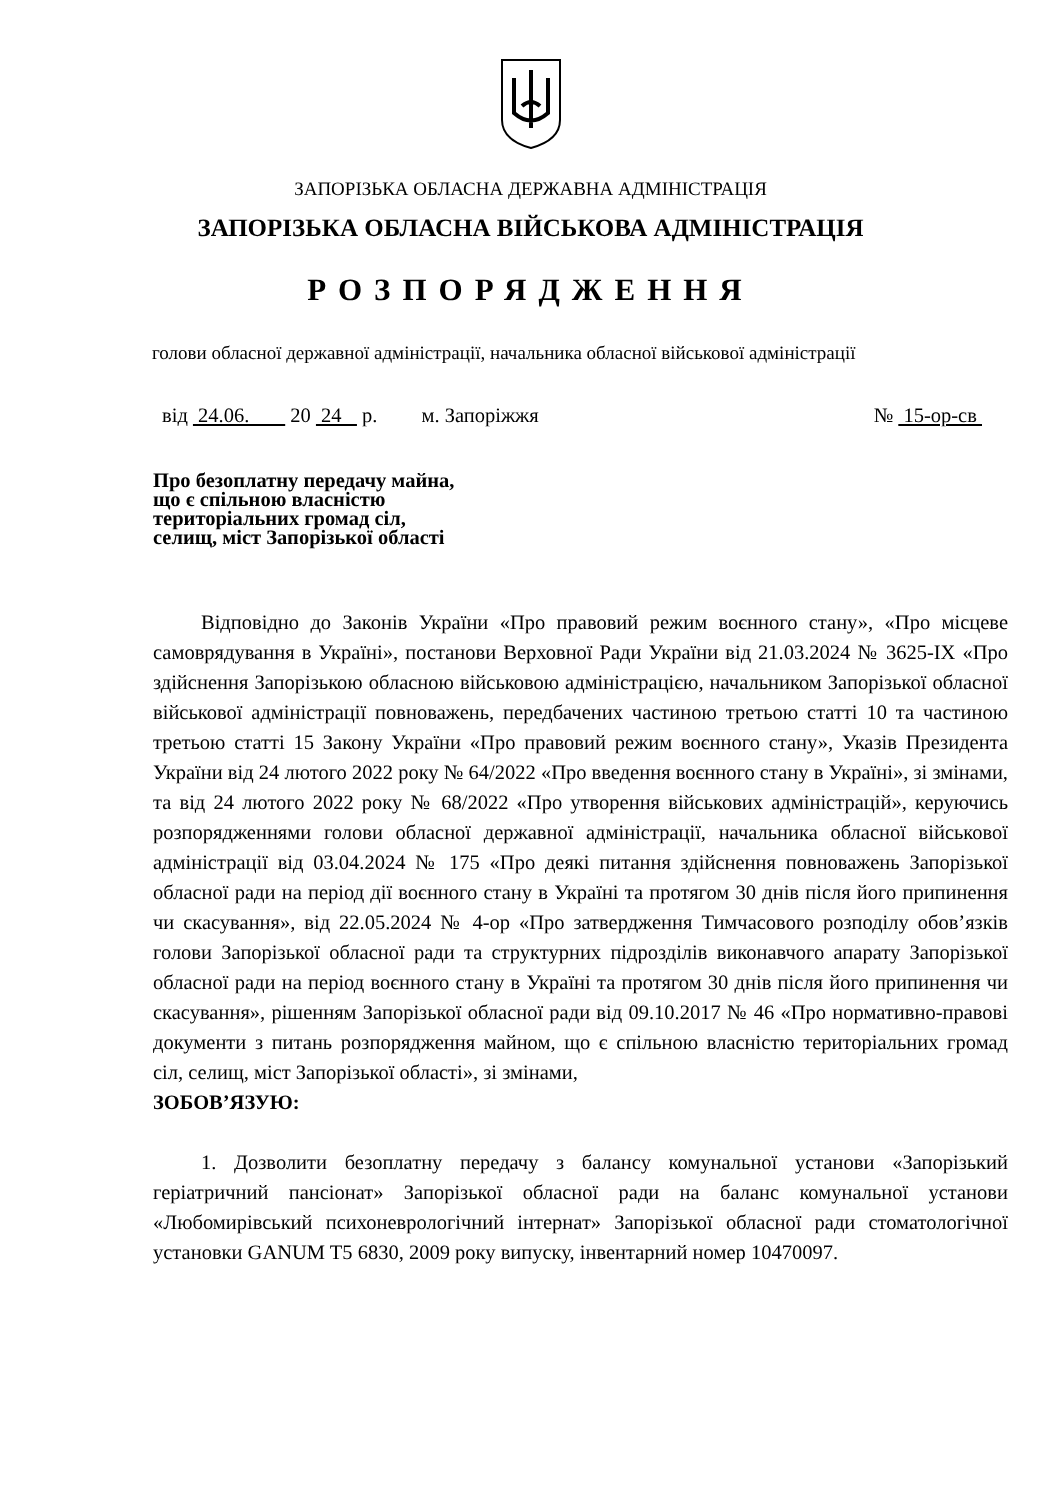ЗАПОРІЗЬКА ОБЛАСНА ДЕРЖАВНА АДМІНІСТРАЦІЯ
ЗАПОРІЗЬКА ОБЛАСНА ВІЙСЬКОВА АДМІНІСТРАЦІЯ
РОЗПОРЯДЖЕННЯ
голови обласної державної адміністрації, начальника обласної військової адміністрації
від 24.06. 20 24 р. м. Запоріжжя № 15-ор-св
Про безоплатну передачу майна,
що є спільною власністю
територіальних громад сіл,
селищ, міст Запорізької області
Відповідно до Законів України «Про правовий режим воєнного стану», «Про місцеве самоврядування в Україні», постанови Верховної Ради України від 21.03.2024 № 3625-IX «Про здійснення Запорізькою обласною військовою адміністрацією, начальником Запорізької обласної військової адміністрації повноважень, передбачених частиною третьою статті 10 та частиною третьою статті 15 Закону України «Про правовий режим воєнного стану», Указів Президента України від 24 лютого 2022 року № 64/2022 «Про введення воєнного стану в Україні», зі змінами, та від 24 лютого 2022 року № 68/2022 «Про утворення військових адміністрацій», керуючись розпорядженнями голови обласної державної адміністрації, начальника обласної військової адміністрації від 03.04.2024 № 175 «Про деякі питання здійснення повноважень Запорізької обласної ради на період дії воєнного стану в Україні та протягом 30 днів після його припинення чи скасування», від 22.05.2024 № 4-ор «Про затвердження Тимчасового розподілу обов’язків голови Запорізької обласної ради та структурних підрозділів виконавчого апарату Запорізької обласної ради на період воєнного стану в Україні та протягом 30 днів після його припинення чи скасування», рішенням Запорізької обласної ради від 09.10.2017 № 46 «Про нормативно-правові документи з питань розпорядження майном, що є спільною власністю територіальних громад сіл, селищ, міст Запорізької області», зі змінами,
ЗОБОВ’ЯЗУЮ:
1. Дозволити безоплатну передачу з балансу комунальної установи «Запорізький геріатричний пансіонат» Запорізької обласної ради на баланс комунальної установи «Любомирівський психоневрологічний інтернат» Запорізької обласної ради стоматологічної установки GANUM T5 6830, 2009 року випуску, інвентарний номер 10470097.